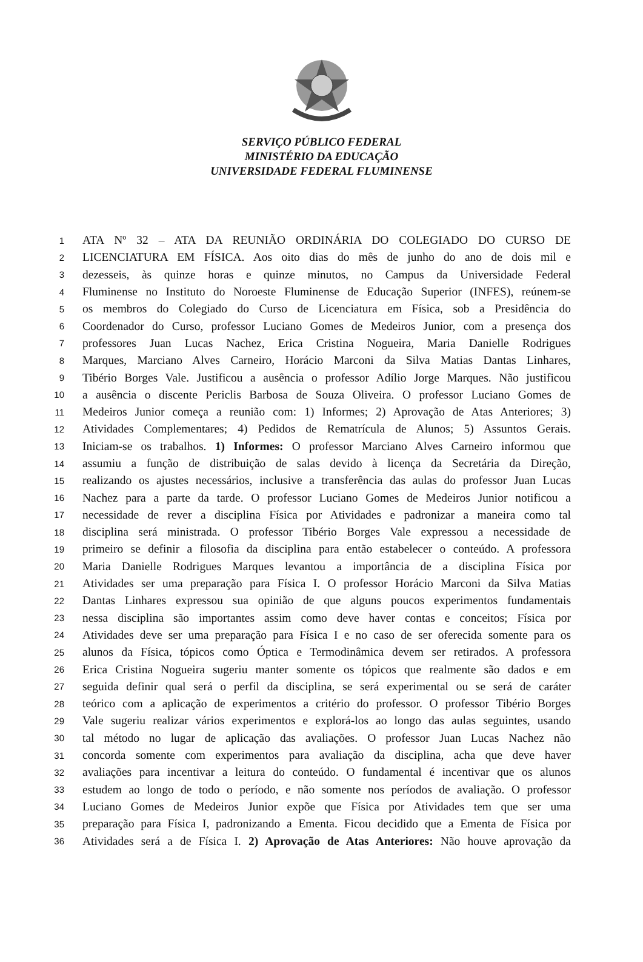SERVIÇO PÚBLICO FEDERAL
MINISTÉRIO DA EDUCAÇÃO
UNIVERSIDADE FEDERAL FLUMINENSE
1 ATA Nº 32 – ATA DA REUNIÃO ORDINÁRIA DO COLEGIADO DO CURSO DE
2 LICENCIATURA EM FÍSICA. Aos oito dias do mês de junho do ano de dois mil e
3 dezesseis, às quinze horas e quinze minutos, no Campus da Universidade Federal
4 Fluminense no Instituto do Noroeste Fluminense de Educação Superior (INFES), reúnem-se
5 os membros do Colegiado do Curso de Licenciatura em Física, sob a Presidência do
6 Coordenador do Curso, professor Luciano Gomes de Medeiros Junior, com a presença dos
7 professores Juan Lucas Nachez, Erica Cristina Nogueira, Maria Danielle Rodrigues
8 Marques, Marciano Alves Carneiro, Horácio Marconi da Silva Matias Dantas Linhares,
9 Tibério Borges Vale. Justificou a ausência o professor Adílio Jorge Marques. Não justificou
10 a ausência o discente Periclis Barbosa de Souza Oliveira. O professor Luciano Gomes de
11 Medeiros Junior começa a reunião com: 1) Informes; 2) Aprovação de Atas Anteriores; 3)
12 Atividades Complementares; 4) Pedidos de Rematrícula de Alunos; 5) Assuntos Gerais.
13 Iniciam-se os trabalhos. 1) Informes: O professor Marciano Alves Carneiro informou que
14 assumiu a função de distribuição de salas devido à licença da Secretária da Direção,
15 realizando os ajustes necessários, inclusive a transferência das aulas do professor Juan Lucas
16 Nachez para a parte da tarde. O professor Luciano Gomes de Medeiros Junior notificou a
17 necessidade de rever a disciplina Física por Atividades e padronizar a maneira como tal
18 disciplina será ministrada. O professor Tibério Borges Vale expressou a necessidade de
19 primeiro se definir a filosofia da disciplina para então estabelecer o conteúdo. A professora
20 Maria Danielle Rodrigues Marques levantou a importância de a disciplina Física por
21 Atividades ser uma preparação para Física I. O professor Horácio Marconi da Silva Matias
22 Dantas Linhares expressou sua opinião de que alguns poucos experimentos fundamentais
23 nessa disciplina são importantes assim como deve haver contas e conceitos; Física por
24 Atividades deve ser uma preparação para Física I e no caso de ser oferecida somente para os
25 alunos da Física, tópicos como Óptica e Termodinâmica devem ser retirados. A professora
26 Erica Cristina Nogueira sugeriu manter somente os tópicos que realmente são dados e em
27 seguida definir qual será o perfil da disciplina, se será experimental ou se será de caráter
28 teórico com a aplicação de experimentos a critério do professor. O professor Tibério Borges
29 Vale sugeriu realizar vários experimentos e explorá-los ao longo das aulas seguintes, usando
30 tal método no lugar de aplicação das avaliações. O professor Juan Lucas Nachez não
31 concorda somente com experimentos para avaliação da disciplina, acha que deve haver
32 avaliações para incentivar a leitura do conteúdo. O fundamental é incentivar que os alunos
33 estudem ao longo de todo o período, e não somente nos períodos de avaliação. O professor
34 Luciano Gomes de Medeiros Junior expõe que Física por Atividades tem que ser uma
35 preparação para Física I, padronizando a Ementa. Ficou decidido que a Ementa de Física por
36 Atividades será a de Física I. 2) Aprovação de Atas Anteriores: Não houve aprovação da